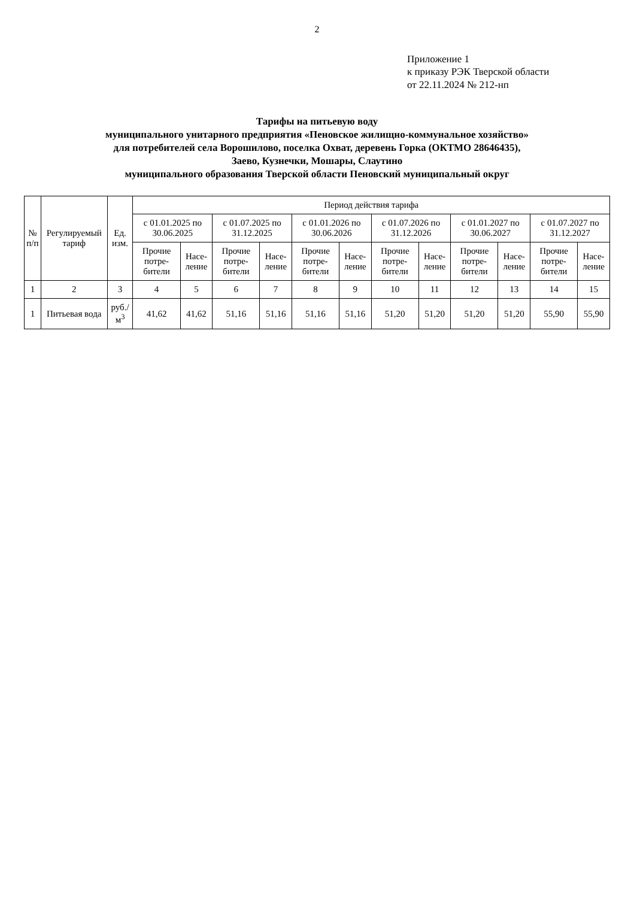2
Приложение 1
к приказу РЭК Тверской области
от 22.11.2024 № 212-нп
Тарифы на питьевую воду
муниципального унитарного предприятия «Пеновское жилищно-коммунальное хозяйство»
для потребителей села Ворошилово, поселка Охват, деревень Горка (ОКТМО 28646435),
Заево, Кузнечки, Мошары, Слаутино
муниципального образования Тверской области Пеновский муниципальный округ
| № п/п | Регулируемый тариф | Ед. изм. | Период действия тарифа | | | | | | | | | | | |
| --- | --- | --- | --- | --- | --- | --- | --- | --- | --- | --- | --- | --- | --- | --- |
| | | | с 01.01.2025 по 30.06.2025 | | с 01.07.2025 по 31.12.2025 | | с 01.01.2026 по 30.06.2026 | | с 01.07.2026 по 31.12.2026 | | с 01.01.2027 по 30.06.2027 | | с 01.07.2027 по 31.12.2027 | |
| | | | Прочие потре-бители | Насе-ление | Прочие потре-бители | Насе-ление | Прочие потре-бители | Насе-ление | Прочие потре-бители | Насе-ление | Прочие потре-бители | Насе-ление | Прочие потре-бители | Насе-ление |
| 1 | 2 | 3 | 4 | 5 | 6 | 7 | 8 | 9 | 10 | 11 | 12 | 13 | 14 | 15 |
| 1 | Питьевая вода | руб./м<sup>3</sup> | 41,62 | 41,62 | 51,16 | 51,16 | 51,16 | 51,16 | 51,20 | 51,20 | 51,20 | 51,20 | 55,90 | 55,90 |